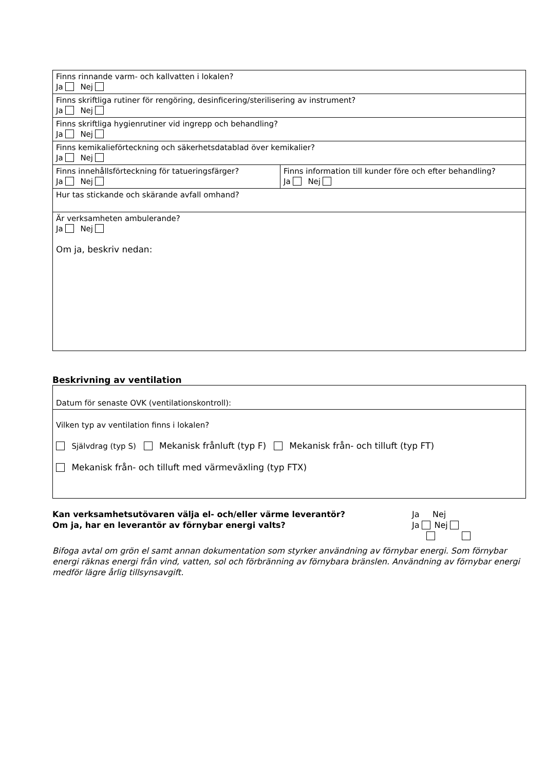| Finns rinnande varm- och kallvatten i lokalen? Ja Nej | |
| Finns skriftliga rutiner för rengöring, desinficering/sterilisering av instrument? Ja Nej | |
| Finns skriftliga hygienrutiner vid ingrepp och behandling? Ja Nej | |
| Finns kemikalieförteckning och säkerhetsdatablad över kemikalier? Ja Nej | |
| Finns innehållsförteckning för tatueringsfärger? Ja Nej | Finns information till kunder före och efter behandling? Ja Nej |
| Hur tas stickande och skärande avfall omhand? | |
| Är verksamheten ambulerande? Ja Nej Om ja, beskriv nedan: | |
Beskrivning av ventilation
| Datum för senaste OVK (ventilationskontroll): |
| Vilken typ av ventilation finns i lokalen? Självdrag (typ S) Mekanisk frånluft (typ F) Mekanisk från- och tilluft (typ FT) Mekanisk från- och tilluft med värmeväxling (typ FTX) |
Kan verksamhetsutövaren välja el- och/eller värme leverantör?
Om ja, har en leverantör av förnybar energi valts?
Ja Nej
Ja Nej
Bifoga avtal om grön el samt annan dokumentation som styrker användning av förnybar energi. Som förnybar energi räknas energi från vind, vatten, sol och förbränning av förnybara bränslen. Användning av förnybar energi medför lägre årlig tillsynsavgift.